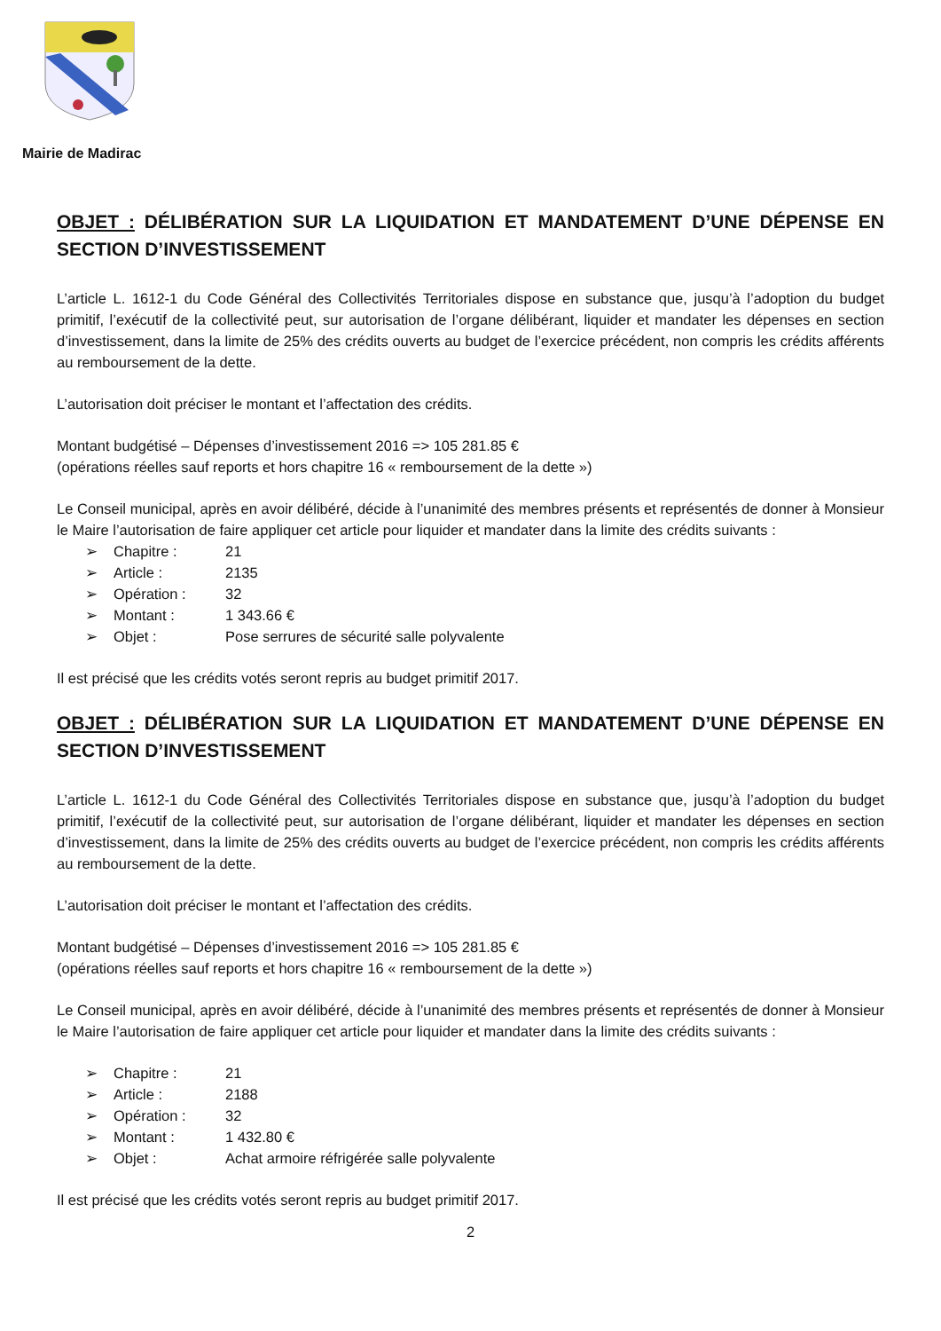Mairie de Madirac
OBJET : DÉLIBÉRATION SUR LA LIQUIDATION ET MANDATEMENT D’UNE DÉPENSE EN SECTION D’INVESTISSEMENT
L’article L. 1612-1 du Code Général des Collectivités Territoriales dispose en substance que, jusqu’à l’adoption du budget primitif, l’exécutif de la collectivité peut, sur autorisation de l’organe délibérant, liquider et mandater les dépenses en section d’investissement, dans la limite de 25% des crédits ouverts au budget de l’exercice précédent, non compris les crédits afférents au remboursement de la dette.
L’autorisation doit préciser le montant et l’affectation des crédits.
Montant budgétisé – Dépenses d’investissement 2016 => 105 281.85 €
(opérations réelles sauf reports et hors chapitre 16 « remboursement de la dette »)
Le Conseil municipal, après en avoir délibéré, décide à l’unanimité des membres présents et représentés de donner à Monsieur le Maire l’autorisation de faire appliquer cet article pour liquider et mandater dans la limite des crédits suivants :
➢ Chapitre : 21
➢ Article : 2135
➢ Opération : 32
➢ Montant : 1 343.66 €
➢ Objet : Pose serrures de sécurité salle polyvalente
Il est précisé que les crédits votés seront repris au budget primitif 2017.
OBJET : DÉLIBÉRATION SUR LA LIQUIDATION ET MANDATEMENT D’UNE DÉPENSE EN SECTION D’INVESTISSEMENT
L’article L. 1612-1 du Code Général des Collectivités Territoriales dispose en substance que, jusqu’à l’adoption du budget primitif, l’exécutif de la collectivité peut, sur autorisation de l’organe délibérant, liquider et mandater les dépenses en section d’investissement, dans la limite de 25% des crédits ouverts au budget de l’exercice précédent, non compris les crédits afférents au remboursement de la dette.
L’autorisation doit préciser le montant et l’affectation des crédits.
Montant budgétisé – Dépenses d’investissement 2016 => 105 281.85 €
(opérations réelles sauf reports et hors chapitre 16 « remboursement de la dette »)
Le Conseil municipal, après en avoir délibéré, décide à l’unanimité des membres présents et représentés de donner à Monsieur le Maire l’autorisation de faire appliquer cet article pour liquider et mandater dans la limite des crédits suivants :
➢ Chapitre : 21
➢ Article : 2188
➢ Opération : 32
➢ Montant : 1 432.80 €
➢ Objet : Achat armoire réfrigérée salle polyvalente
Il est précisé que les crédits votés seront repris au budget primitif 2017.
2